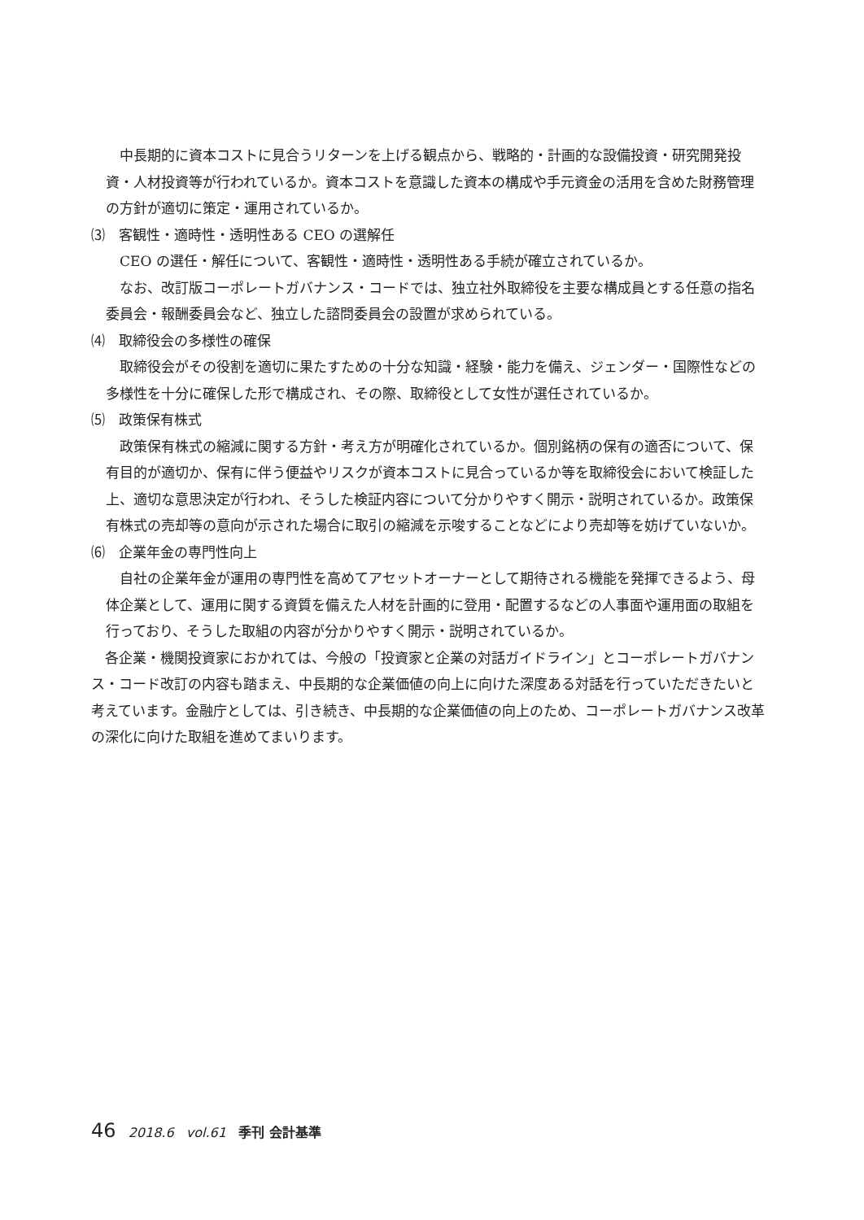中長期的に資本コストに見合うリターンを上げる観点から、戦略的・計画的な設備投資・研究開発投資・人材投資等が行われているか。資本コストを意識した資本の構成や手元資金の活用を含めた財務管理の方針が適切に策定・運用されているか。
⑶　客観性・適時性・透明性ある CEO の選解任
CEO の選任・解任について、客観性・適時性・透明性ある手続が確立されているか。
なお、改訂版コーポレートガバナンス・コードでは、独立社外取締役を主要な構成員とする任意の指名委員会・報酬委員会など、独立した諮問委員会の設置が求められている。
⑷　取締役会の多様性の確保
取締役会がその役割を適切に果たすための十分な知識・経験・能力を備え、ジェンダー・国際性などの多様性を十分に確保した形で構成され、その際、取締役として女性が選任されているか。
⑸　政策保有株式
政策保有株式の縮減に関する方針・考え方が明確化されているか。個別銘柄の保有の適否について、保有目的が適切か、保有に伴う便益やリスクが資本コストに見合っているか等を取締役会において検証した上、適切な意思決定が行われ、そうした検証内容について分かりやすく開示・説明されているか。政策保有株式の売却等の意向が示された場合に取引の縮減を示唆することなどにより売却等を妨げていないか。
⑹　企業年金の専門性向上
自社の企業年金が運用の専門性を高めてアセットオーナーとして期待される機能を発揮できるよう、母体企業として、運用に関する資質を備えた人材を計画的に登用・配置するなどの人事面や運用面の取組を行っており、そうした取組の内容が分かりやすく開示・説明されているか。
各企業・機関投資家におかれては、今般の「投資家と企業の対話ガイドライン」とコーポレートガバナンス・コード改訂の内容も踏まえ、中長期的な企業価値の向上に向けた深度ある対話を行っていただきたいと考えています。金融庁としては、引き続き、中長期的な企業価値の向上のため、コーポレートガバナンス改革の深化に向けた取組を進めてまいります。
46 2018.6 vol.61 季刊 会計基準